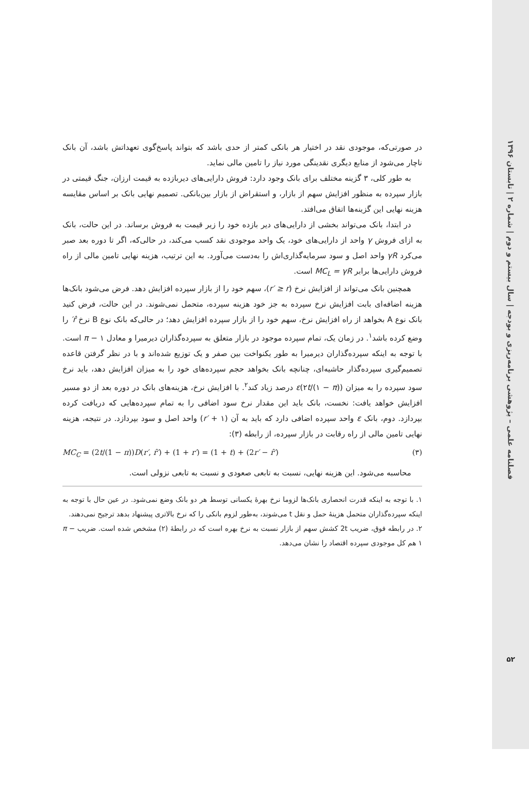فصلنامه علمی – پژوهشی برنامه‌ریزی و بودجه | سال بیستم و دوم | شماره ۲ | تابستان ۱۳۹۶
۵۲
در صورتی‌که، موجودی نقد در اختیار هر بانکی کمتر از حدی باشد که بتواند پاسخ‌گوی تعهداتش باشد، آن بانک ناچار می‌شود از منابع دیگری نقدینگی مورد نیاز را تامین مالی نماید.
به طور کلی، ۳ گزینه مختلف برای بانک وجود دارد: فروش دارایی‌های دیربازده به قیمت ارزان، جنگ قیمتی در بازار سپرده به منظور افزایش سهم از بازار، و استقراض از بازار بین‌بانکی. تصمیم نهایی بانک بر اساس مقایسه هزینه نهایی این گزینه‌ها اتفاق می‌افتد.
در ابتدا، بانک می‌تواند بخشی از دارایی‌های دیر بازده خود را زیر قیمت به فروش برساند. در این حالت، بانک به ازای فروش γ واحد از دارایی‌های خود، یک واحد موجودی نقد کسب می‌کند، در حالی‌که، اگر تا دوره بعد صبر می‌کرد γR واحد اصل و سود سرمایه‌گذاری‌اش را به‌دست می‌آورد. به این ترتیب، هزینه نهایی تامین مالی از راه فروش دارایی‌ها برابر MC<sub>L</sub> = γR است.
همچنین بانک می‌تواند از افزایش نرخ (r′ ≥ r)، سهم خود را از بازار سپرده افزایش دهد. فرض می‌شود بانک‌ها هزینه اضافه‌ای بابت افزایش نرخ سپرده به جز خود هزینه سپرده، متحمل نمی‌شوند. در این حالت، فرض کنید بانک نوع A بخواهد از راه افزایش نرخ، سهم خود را از بازار سپرده افزایش دهد؛ در حالی‌که بانک نوع B نرخ r̂′ را وضع کرده باشد<sup>۱</sup>. در زمان یک، تمام سپرده موجود در بازار متعلق به سپرده‌گذاران دیرمیرا و معادل π − ۱ است. با توجه به اینکه سپرده‌گذاران دیرمیرا به طور یکنواخت بین صفر و یک توزیع شده‌اند و با در نظر گرفتن قاعده تصمیم‌گیری سپرده‌گذار حاشیه‌ای، چنانچه بانک بخواهد حجم سپرده‌های خود را به میزان افزایش دهد، باید نرخ سود سپرده را به میزان (۲t/(۱ − π))ε درصد زیاد کند<sup>۲</sup>. با افزایش نرخ، هزینه‌های بانک در دوره بعد از دو مسیر افزایش خواهد یافت: نخست، بانک باید این مقدار نرخ سود اضافی را به تمام سپرده‌هایی که دریافت کرده بپردازد. دوم، بانک ε واحد سپرده اضافی دارد که باید به آن (r′ + ۱) واحد اصل و سود بپردازد. در نتیجه، هزینه نهایی تامین مالی از راه رقابت در بازار سپرده، از رابطه (۳):
MC<sub>C</sub> = (2t/(1 − π))D(r′, r̂′) + (1 + r′) = (1 + t) + (2r′ − r̂′) (۳)
محاسبه می‌شود. این هزینه نهایی، نسبت به تابعی صعودی و نسبت به تابعی نزولی است.
۱. با توجه به اینکه قدرت انحصاری بانک‌ها لزوما نرخ بهرهٔ یکسانی توسط هر دو بانک وضع نمی‌شود. در عین حال با توجه به اینکه سپرده‌گذاران متحمل هزینهٔ حمل و نقل t می‌شوند، به‌طور لزوم بانکی را که نرخ بالاتری پیشنهاد بدهد ترجیح نمی‌دهند.
۲. در رابطه فوق، ضریب 2t کشش سهم از بازار نسبت به نرخ بهره است که در رابطهٔ (۲) مشخص شده است. ضریب π − ۱ هم کل موجودی سپرده اقتصاد را نشان می‌دهد.